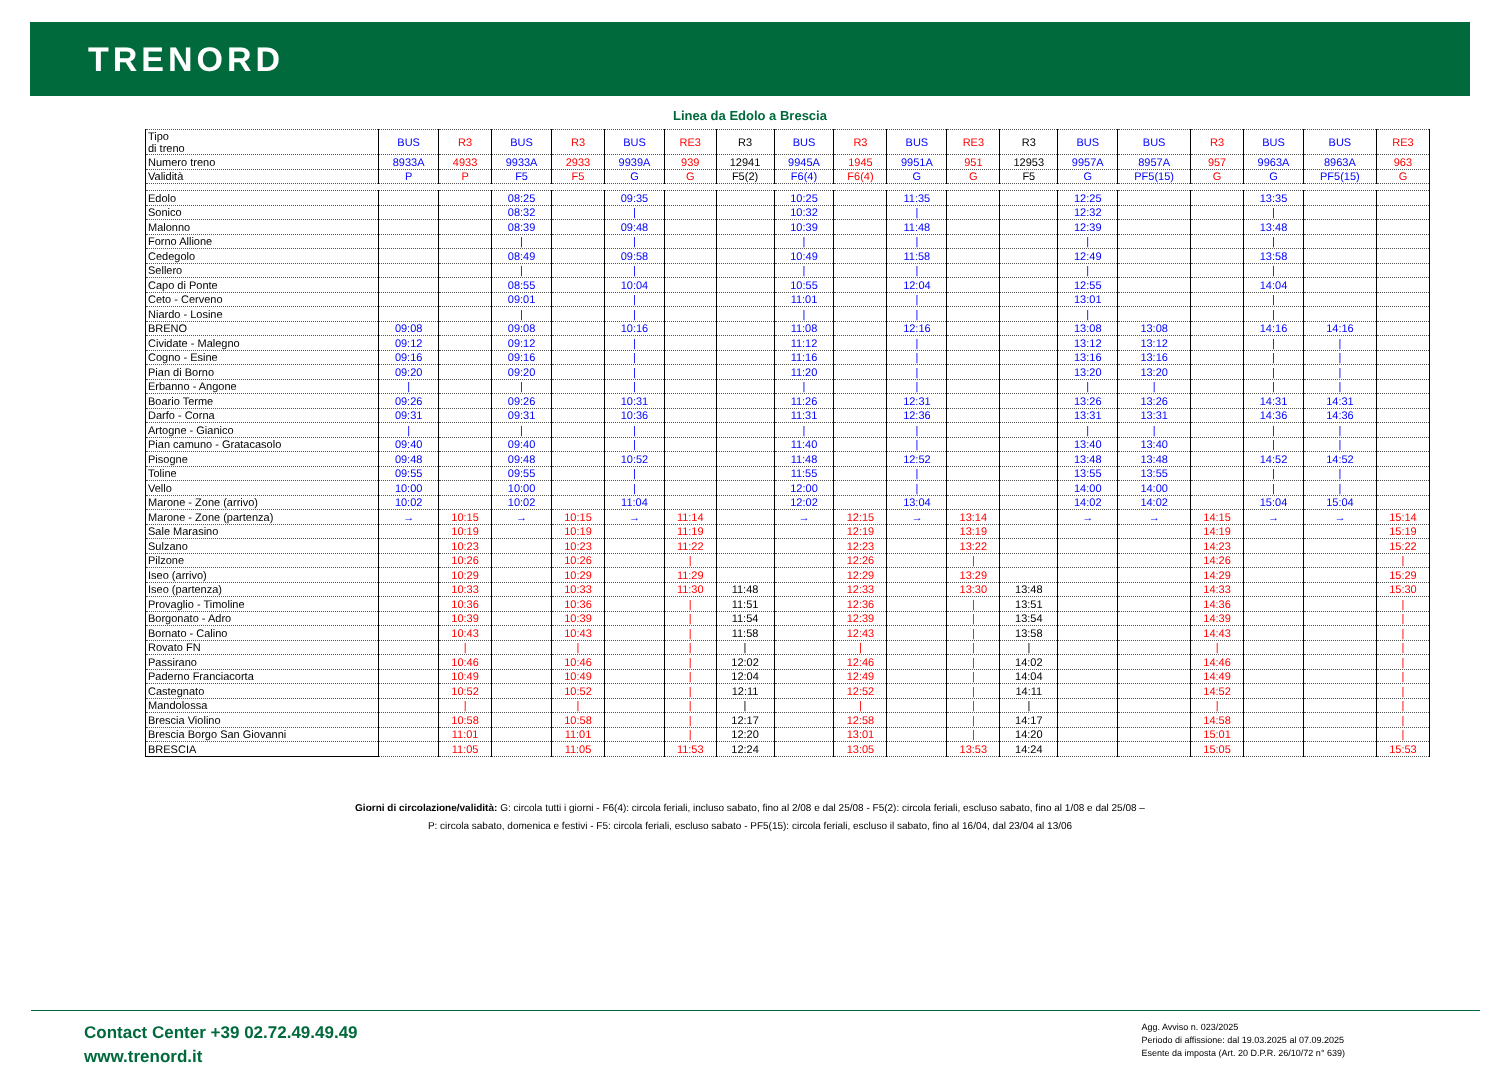TRENORD
Linea da Edolo a Brescia
| Tipo di treno | BUS | R3 | BUS | R3 | BUS | RE3 | R3 | BUS | R3 | BUS | RE3 | R3 | BUS | BUS | R3 | BUS | BUS | RE3 |
| --- | --- | --- | --- | --- | --- | --- | --- | --- | --- | --- | --- | --- | --- | --- | --- | --- | --- | --- |
| Numero treno | 8933A | 4933 | 9933A | 2933 | 9939A | 939 | 12941 | 9945A | 1945 | 9951A | 951 | 12953 | 9957A | 8957A | 957 | 9963A | 8963A | 963 |
| Validità | P | P | F5 | F5 | G | G | F5(2) | F6(4) | F6(4) | G | G | F5 | G | PF5(15) | G | G | PF5(15) | G |
| Edolo | | | 08:25 | | 09:35 | | | 10:25 | | 11:35 | | | 12:25 | | | 13:35 | | |
| Sonico | | | 08:32 | | / | | | 10:32 | | / | | | 12:32 | | | / | | |
| Malonno | | | 08:39 | | 09:48 | | | 10:39 | | 11:48 | | | 12:39 | | | 13:48 | | |
| Forno Allione | | | / | | / | | | / | | / | | | / | | | / | | |
| Cedegolo | | | 08:49 | | 09:58 | | | 10:49 | | 11:58 | | | 12:49 | | | 13:58 | | |
| Sellero | | | / | | / | | | / | | / | | | / | | | / | | |
| Capo di Ponte | | | 08:55 | | 10:04 | | | 10:55 | | 12:04 | | | 12:55 | | | 14:04 | | |
| Ceto - Cerveno | | | 09:01 | | / | | | 11:01 | | / | | | 13:01 | | | / | | |
| Niardo - Losine | | | / | | / | | | / | | / | | | / | | | / | | |
| BRENO | 09:08 | | 09:08 | | 10:16 | | | 11:08 | | 12:16 | | | 13:08 | 13:08 | | 14:16 | 14:16 | |
| Cividate - Malegno | 09:12 | | 09:12 | | / | | | 11:12 | | / | | | 13:12 | 13:12 | | / | / | |
| Cogno - Esine | 09:16 | | 09:16 | | / | | | 11:16 | | / | | | 13:16 | 13:16 | | / | / | |
| Pian di Borno | 09:20 | | 09:20 | | / | | | 11:20 | | / | | | 13:20 | 13:20 | | / | / | |
| Erbanno - Angone | / | | / | | / | | | / | | / | | | / | / | | / | / | |
| Boario Terme | 09:26 | | 09:26 | | 10:31 | | | 11:26 | | 12:31 | | | 13:26 | 13:26 | | 14:31 | 14:31 | |
| Darfo - Corna | 09:31 | | 09:31 | | 10:36 | | | 11:31 | | 12:36 | | | 13:31 | 13:31 | | 14:36 | 14:36 | |
| Artogne - Gianico | / | | / | | / | | | / | | / | | | / | / | | / | / | |
| Pian camuno - Gratacasolo | 09:40 | | 09:40 | | / | | | 11:40 | | / | | | 13:40 | 13:40 | | / | / | |
| Pisogne | 09:48 | | 09:48 | | 10:52 | | | 11:48 | | 12:52 | | | 13:48 | 13:48 | | 14:52 | 14:52 | |
| Toline | 09:55 | | 09:55 | | / | | | 11:55 | | / | | | 13:55 | 13:55 | | / | / | |
| Vello | 10:00 | | 10:00 | | / | | | 12:00 | | / | | | 14:00 | 14:00 | | / | / | |
| Marone - Zone (arrivo) | 10:02 | | 10:02 | | 11:04 | | | 12:02 | | 13:04 | | | 14:02 | 14:02 | | 15:04 | 15:04 | |
| Marone - Zone (partenza) | → | 10:15 | → | 10:15 | → | 11:14 | | → | 12:15 | → | 13:14 | | → | → | 14:15 | → | → | 15:14 |
| Sale Marasino | | 10:19 | | 10:19 | | 11:19 | | | 12:19 | | 13:19 | | | | 14:19 | | | 15:19 |
| Sulzano | | 10:23 | | 10:23 | | 11:22 | | | 12:23 | | 13:22 | | | | 14:23 | | | 15:22 |
| Pilzone | | 10:26 | | 10:26 | | / | | | 12:26 | | / | | | | 14:26 | | | / |
| Iseo (arrivo) | | 10:29 | | 10:29 | | 11:29 | | | 12:29 | | 13:29 | | | | 14:29 | | | 15:29 |
| Iseo (partenza) | | 10:33 | | 10:33 | | 11:30 | 11:48 | | 12:33 | | 13:30 | 13:48 | | | 14:33 | | | 15:30 |
| Provaglio - Timoline | | 10:36 | | 10:36 | | / | 11:51 | | 12:36 | | / | 13:51 | | | 14:36 | | | / |
| Borgonato - Adro | | 10:39 | | 10:39 | | / | 11:54 | | 12:39 | | / | 13:54 | | | 14:39 | | | / |
| Bornato - Calino | | 10:43 | | 10:43 | | / | 11:58 | | 12:43 | | / | 13:58 | | | 14:43 | | | / |
| Rovato FN | | / | | / | | / | / | | / | | / | / | | | / | | | / |
| Passirano | | 10:46 | | 10:46 | | / | 12:02 | | 12:46 | | / | 14:02 | | | 14:46 | | | / |
| Paderno Franciacorta | | 10:49 | | 10:49 | | / | 12:04 | | 12:49 | | / | 14:04 | | | 14:49 | | | / |
| Castegnato | | 10:52 | | 10:52 | | / | 12:11 | | 12:52 | | / | 14:11 | | | 14:52 | | | / |
| Mandolossa | | / | | / | | / | / | | / | | / | / | | | / | | | / |
| Brescia Violino | | 10:58 | | 10:58 | | / | 12:17 | | 12:58 | | / | 14:17 | | | 14:58 | | | / |
| Brescia Borgo San Giovanni | | 11:01 | | 11:01 | | / | 12:20 | | 13:01 | | / | 14:20 | | | 15:01 | | | / |
| BRESCIA | | 11:05 | | 11:05 | | 11:53 | 12:24 | | 13:05 | | 13:53 | 14:24 | | | 15:05 | | | 15:53 |
Giorni di circolazione/validità: G: circola tutti i giorni - F6(4): circola feriali, incluso sabato, fino al 2/08 e dal 25/08 - F5(2): circola feriali, escluso sabato, fino al 1/08 e dal 25/08 –
P: circola sabato, domenica e festivi - F5: circola feriali, escluso sabato - PF5(15): circola feriali, escluso il sabato, fino al 16/04, dal 23/04 al 13/06
Contact Center +39 02.72.49.49.49
www.trenord.it
Agg. Avviso n. 023/2025
Periodo di affissione: dal 19.03.2025 al 07.09.2025
Esente da imposta (Art. 20 D.P.R. 26/10/72 n° 639)